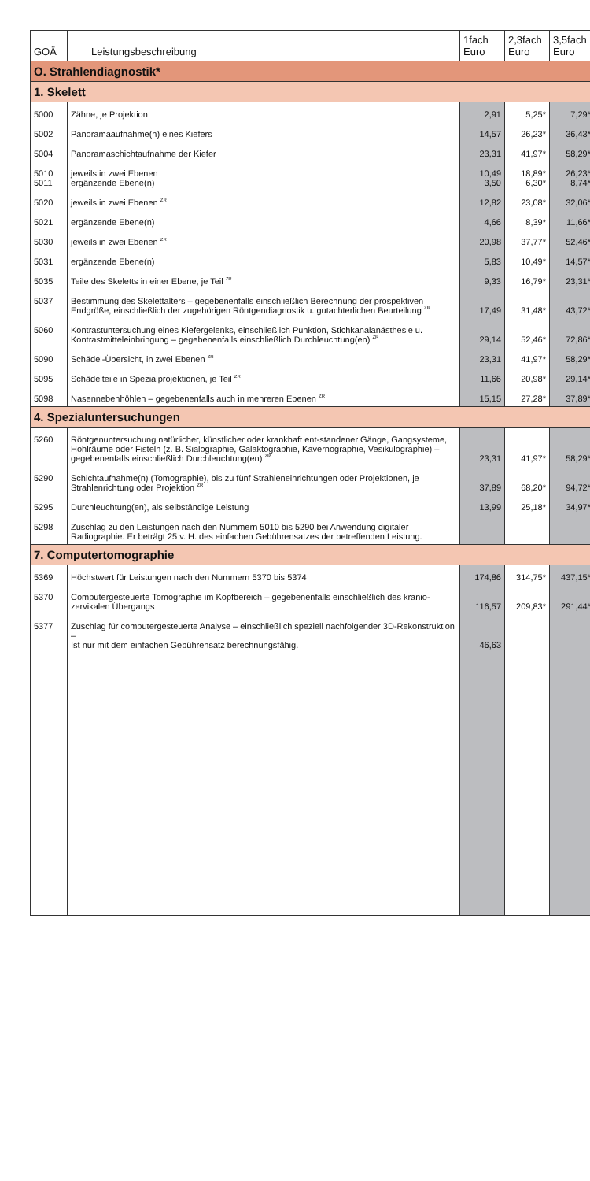| GOÄ | Leistungsbeschreibung | 1fach Euro | 2,3fach Euro | 3,5fach Euro |
| --- | --- | --- | --- | --- |
| O. Strahlendiagnostik* | | | | |
| 1. Skelett | | | | |
| 5000 | Zähne, je Projektion | 2,91 | 5,25* | 7,29* |
| 5002 | Panoramaaufnahme(n) eines Kiefers | 14,57 | 26,23* | 36,43* |
| 5004 | Panoramaschichtaufnahme der Kiefer | 23,31 | 41,97* | 58,29* |
| 5010 5011 | jeweils in zwei Ebenen ergänzende Ebene(n) | 10,49 3,50 | 18,89* 6,30* | 26,23* 8,74* |
| 5020 | jeweils in zwei Ebenen <sup>ZR</sup> | 12,82 | 23,08* | 32,06* |
| 5021 | ergänzende Ebene(n) | 4,66 | 8,39* | 11,66* |
| 5030 | jeweils in zwei Ebenen <sup>ZR</sup> | 20,98 | 37,77* | 52,46* |
| 5031 | ergänzende Ebene(n) | 5,83 | 10,49* | 14,57* |
| 5035 | Teile des Skeletts in einer Ebene, je Teil <sup>ZR</sup> | 9,33 | 16,79* | 23,31* |
| 5037 | Bestimmung des Skelettalters – gegebenenfalls einschließlich Berechnung der prospektiven Endgröße, einschließlich der zugehörigen Röntgendiagnostik u. gutachterlichen Beurteilung <sup>ZR</sup> | 17,49 | 31,48* | 43,72* |
| 5060 | Kontrastuntersuchung eines Kiefergelenks, einschließlich Punktion, Stichkanalanästhesie u. Kontrastmitteleinbringung – gegebenenfalls einschließlich Durchleuchtung(en) <sup>ZR</sup> | 29,14 | 52,46* | 72,86* |
| 5090 | Schädel-Übersicht, in zwei Ebenen <sup>ZR</sup> | 23,31 | 41,97* | 58,29* |
| 5095 | Schädelteile in Spezialprojektionen, je Teil <sup>ZR</sup> | 11,66 | 20,98* | 29,14* |
| 5098 | Nasennebenhöhlen – gegebenenfalls auch in mehreren Ebenen <sup>ZR</sup> | 15,15 | 27,28* | 37,89* |
| 4. Spezialuntersuchungen | | | | |
| 5260 | Röntgenuntersuchung natürlicher, künstlicher oder krankhaft ent-standener Gänge, Gangsysteme, Hohlräume oder Fisteln (z. B. Sialographie, Galaktographie, Kavernographie, Vesikulographie) – gegebenenfalls einschließlich Durchleuchtung(en) <sup>ZR</sup> | 23,31 | 41,97* | 58,29* |
| 5290 | Schichtaufnahme(n) (Tomographie), bis zu fünf Strahleneinrichtungen oder Projektionen, je Strahlenrichtung oder Projektion <sup>ZR</sup> | 37,89 | 68,20* | 94,72* |
| 5295 | Durchleuchtung(en), als selbständige Leistung | 13,99 | 25,18* | 34,97* |
| 5298 | Zuschlag zu den Leistungen nach den Nummern 5010 bis 5290 bei Anwendung digitaler Radiographie. Er beträgt 25 v. H. des einfachen Gebührensatzes der betreffenden Leistung. | | | |
| 7. Computertomographie | | | | |
| 5369 | Höchstwert für Leistungen nach den Nummern 5370 bis 5374 | 174,86 | 314,75* | 437,15* |
| 5370 | Computergesteuerte Tomographie im Kopfbereich – gegebenenfalls einschließlich des kranio-zervikalen Übergangs | 116,57 | 209,83* | 291,44* |
| 5377 | Zuschlag für computergesteuerte Analyse – einschließlich speziell nachfolgender 3D-Rekonstruktion – Ist nur mit dem einfachen Gebührensatz berechnungsfähig. | 46,63 | | |